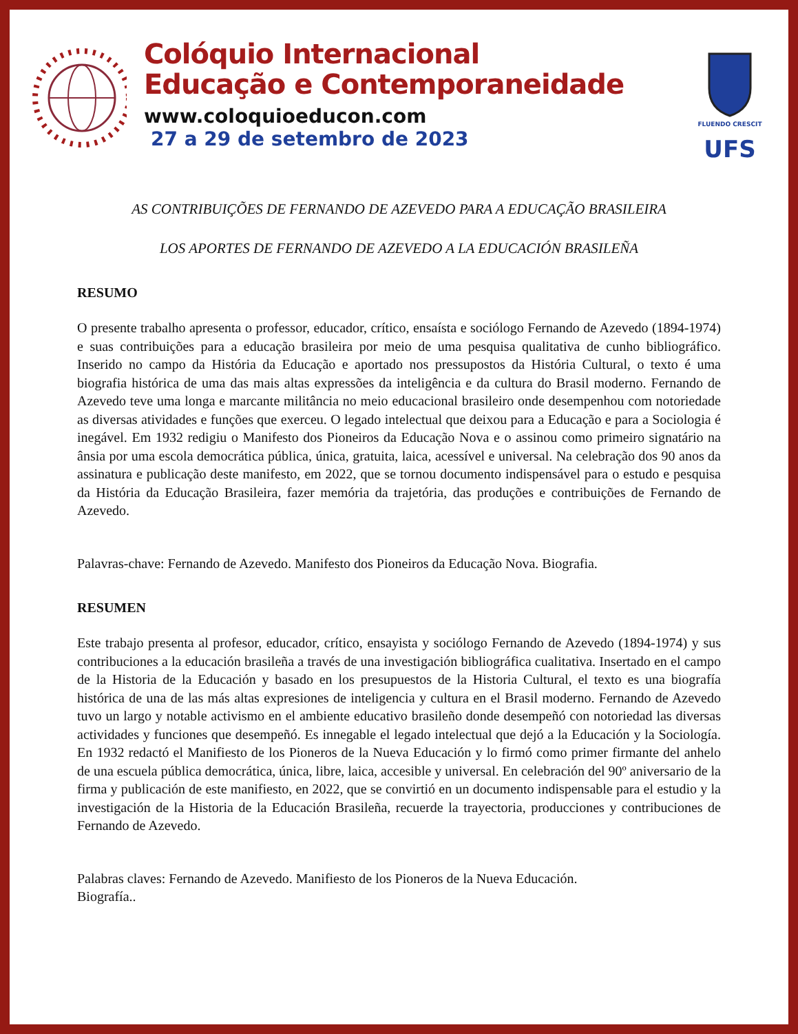Colóquio Internacional
Educação e Contemporaneidade
www.coloquioeducon.com
27 a 29 de setembro de 2023
FLUENDO CRESCIT
UFS
AS CONTRIBUIÇÕES DE FERNANDO DE AZEVEDO PARA A EDUCAÇÃO BRASILEIRA
LOS APORTES DE FERNANDO DE AZEVEDO A LA EDUCACIÓN BRASILEÑA
RESUMO
O presente trabalho apresenta o professor, educador, crítico, ensaísta e sociólogo Fernando de Azevedo (1894-1974) e suas contribuições para a educação brasileira por meio de uma pesquisa qualitativa de cunho bibliográfico. Inserido no campo da História da Educação e aportado nos pressupostos da História Cultural, o texto é uma biografia histórica de uma das mais altas expressões da inteligência e da cultura do Brasil moderno. Fernando de Azevedo teve uma longa e marcante militância no meio educacional brasileiro onde desempenhou com notoriedade as diversas atividades e funções que exerceu. O legado intelectual que deixou para a Educação e para a Sociologia é inegável. Em 1932 redigiu o Manifesto dos Pioneiros da Educação Nova e o assinou como primeiro signatário na ânsia por uma escola democrática pública, única, gratuita, laica, acessível e universal. Na celebração dos 90 anos da assinatura e publicação deste manifesto, em 2022, que se tornou documento indispensável para o estudo e pesquisa da História da Educação Brasileira, fazer memória da trajetória, das produções e contribuições de Fernando de Azevedo.
Palavras-chave: Fernando de Azevedo. Manifesto dos Pioneiros da Educação Nova. Biografia.
RESUMEN
Este trabajo presenta al profesor, educador, crítico, ensayista y sociólogo Fernando de Azevedo (1894-1974) y sus contribuciones a la educación brasileña a través de una investigación bibliográfica cualitativa. Insertado en el campo de la Historia de la Educación y basado en los presupuestos de la Historia Cultural, el texto es una biografía histórica de una de las más altas expresiones de inteligencia y cultura en el Brasil moderno. Fernando de Azevedo tuvo un largo y notable activismo en el ambiente educativo brasileño donde desempeñó con notoriedad las diversas actividades y funciones que desempeñó. Es innegable el legado intelectual que dejó a la Educación y la Sociología. En 1932 redactó el Manifiesto de los Pioneros de la Nueva Educación y lo firmó como primer firmante del anhelo de una escuela pública democrática, única, libre, laica, accesible y universal. En celebración del 90º aniversario de la firma y publicación de este manifiesto, en 2022, que se convirtió en un documento indispensable para el estudio y la investigación de la Historia de la Educación Brasileña, recuerde la trayectoria, producciones y contribuciones de Fernando de Azevedo.
Palabras claves: Fernando de Azevedo. Manifiesto de los Pioneros de la Nueva Educación.
Biografía..